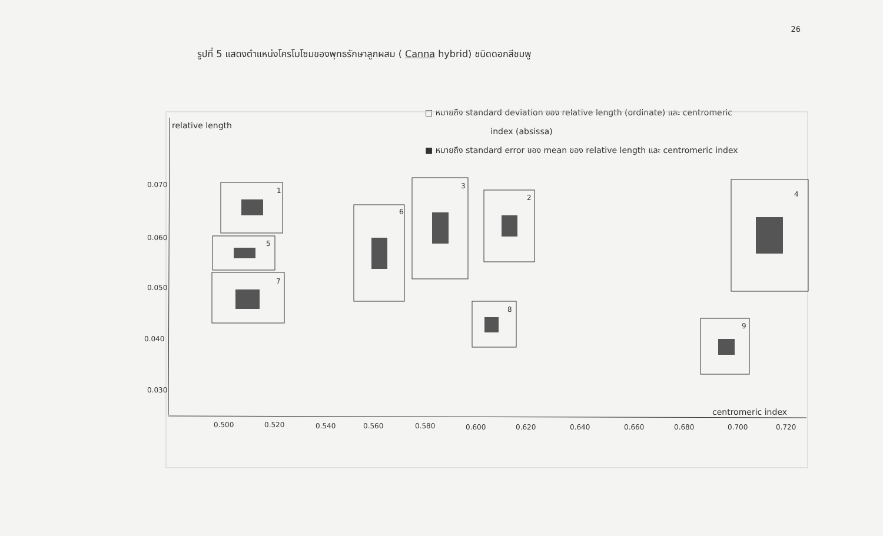26
รูปที่ 5 แสดงตำแหน่งโครโมโซมของพุทธรักษาลูกผสม ( Canna hybrid) ชนิดดอกสีชมพู
□ หมายถึง standard deviation ของ relative length (ordinate) และ centromeric
index (absissa)
■ หมายถึง standard error ของ mean ของ relative length และ centromeric index
relative length
centromeric index
0.070
0.060
0.050
0.040
0.030
0.500
0.520
0.540
0.560
0.580
0.600
0.620
0.640
0.660
0.680
0.700
0.720
1
5
7
6
3
2
8
4
9